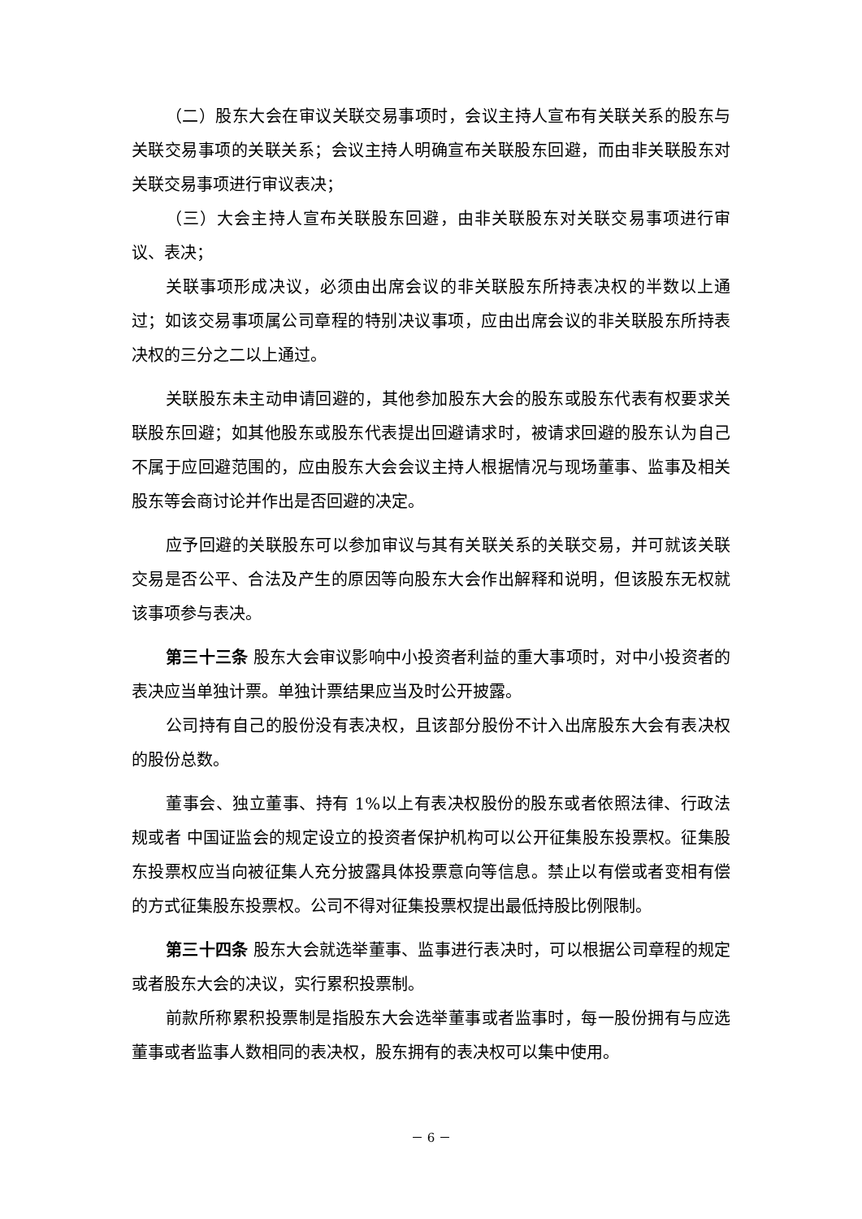（二）股东大会在审议关联交易事项时，会议主持人宣布有关联关系的股东与关联交易事项的关联关系；会议主持人明确宣布关联股东回避，而由非关联股东对关联交易事项进行审议表决；
（三）大会主持人宣布关联股东回避，由非关联股东对关联交易事项进行审议、表决；
关联事项形成决议，必须由出席会议的非关联股东所持表决权的半数以上通过；如该交易事项属公司章程的特别决议事项，应由出席会议的非关联股东所持表决权的三分之二以上通过。
关联股东未主动申请回避的，其他参加股东大会的股东或股东代表有权要求关联股东回避；如其他股东或股东代表提出回避请求时，被请求回避的股东认为自己不属于应回避范围的，应由股东大会会议主持人根据情况与现场董事、监事及相关股东等会商讨论并作出是否回避的决定。
应予回避的关联股东可以参加审议与其有关联关系的关联交易，并可就该关联交易是否公平、合法及产生的原因等向股东大会作出解释和说明，但该股东无权就该事项参与表决。
第三十三条 股东大会审议影响中小投资者利益的重大事项时，对中小投资者的表决应当单独计票。单独计票结果应当及时公开披露。
公司持有自己的股份没有表决权，且该部分股份不计入出席股东大会有表决权的股份总数。
董事会、独立董事、持有 1%以上有表决权股份的股东或者依照法律、行政法规或者 中国证监会的规定设立的投资者保护机构可以公开征集股东投票权。征集股东投票权应当向被征集人充分披露具体投票意向等信息。禁止以有偿或者变相有偿的方式征集股东投票权。公司不得对征集投票权提出最低持股比例限制。
第三十四条 股东大会就选举董事、监事进行表决时，可以根据公司章程的规定或者股东大会的决议，实行累积投票制。
前款所称累积投票制是指股东大会选举董事或者监事时，每一股份拥有与应选董事或者监事人数相同的表决权，股东拥有的表决权可以集中使用。
－ 6 －